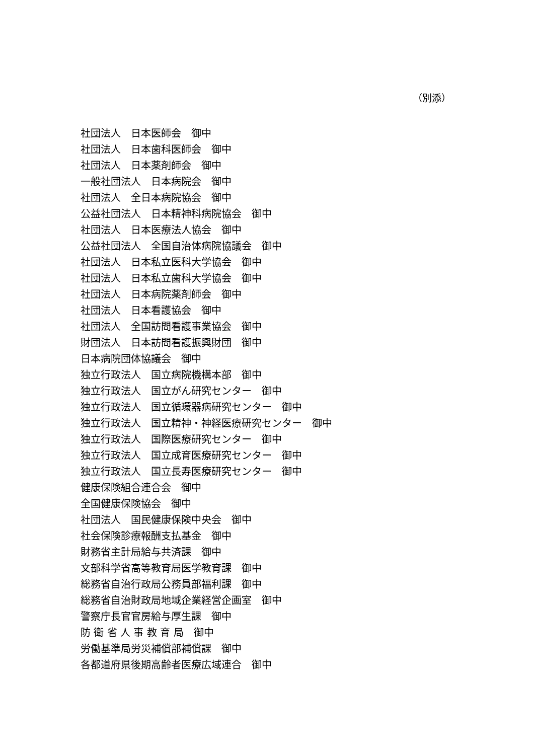（別添）
社団法人　日本医師会　御中
社団法人　日本歯科医師会　御中
社団法人　日本薬剤師会　御中
一般社団法人　日本病院会　御中
社団法人　全日本病院協会　御中
公益社団法人　日本精神科病院協会　御中
社団法人　日本医療法人協会　御中
公益社団法人　全国自治体病院協議会　御中
社団法人　日本私立医科大学協会　御中
社団法人　日本私立歯科大学協会　御中
社団法人　日本病院薬剤師会　御中
社団法人　日本看護協会　御中
社団法人　全国訪問看護事業協会　御中
財団法人　日本訪問看護振興財団　御中
日本病院団体協議会　御中
独立行政法人　国立病院機構本部　御中
独立行政法人　国立がん研究センター　御中
独立行政法人　国立循環器病研究センター　御中
独立行政法人　国立精神・神経医療研究センター　御中
独立行政法人　国際医療研究センター　御中
独立行政法人　国立成育医療研究センター　御中
独立行政法人　国立長寿医療研究センター　御中
健康保険組合連合会　御中
全国健康保険協会　御中
社団法人　国民健康保険中央会　御中
社会保険診療報酬支払基金　御中
財務省主計局給与共済課　御中
文部科学省高等教育局医学教育課　御中
総務省自治行政局公務員部福利課　御中
総務省自治財政局地域企業経営企画室　御中
警察庁長官官房給与厚生課　御中
防 衛 省 人 事 教 育 局　御中
労働基準局労災補償部補償課　御中
各都道府県後期高齢者医療広域連合　御中